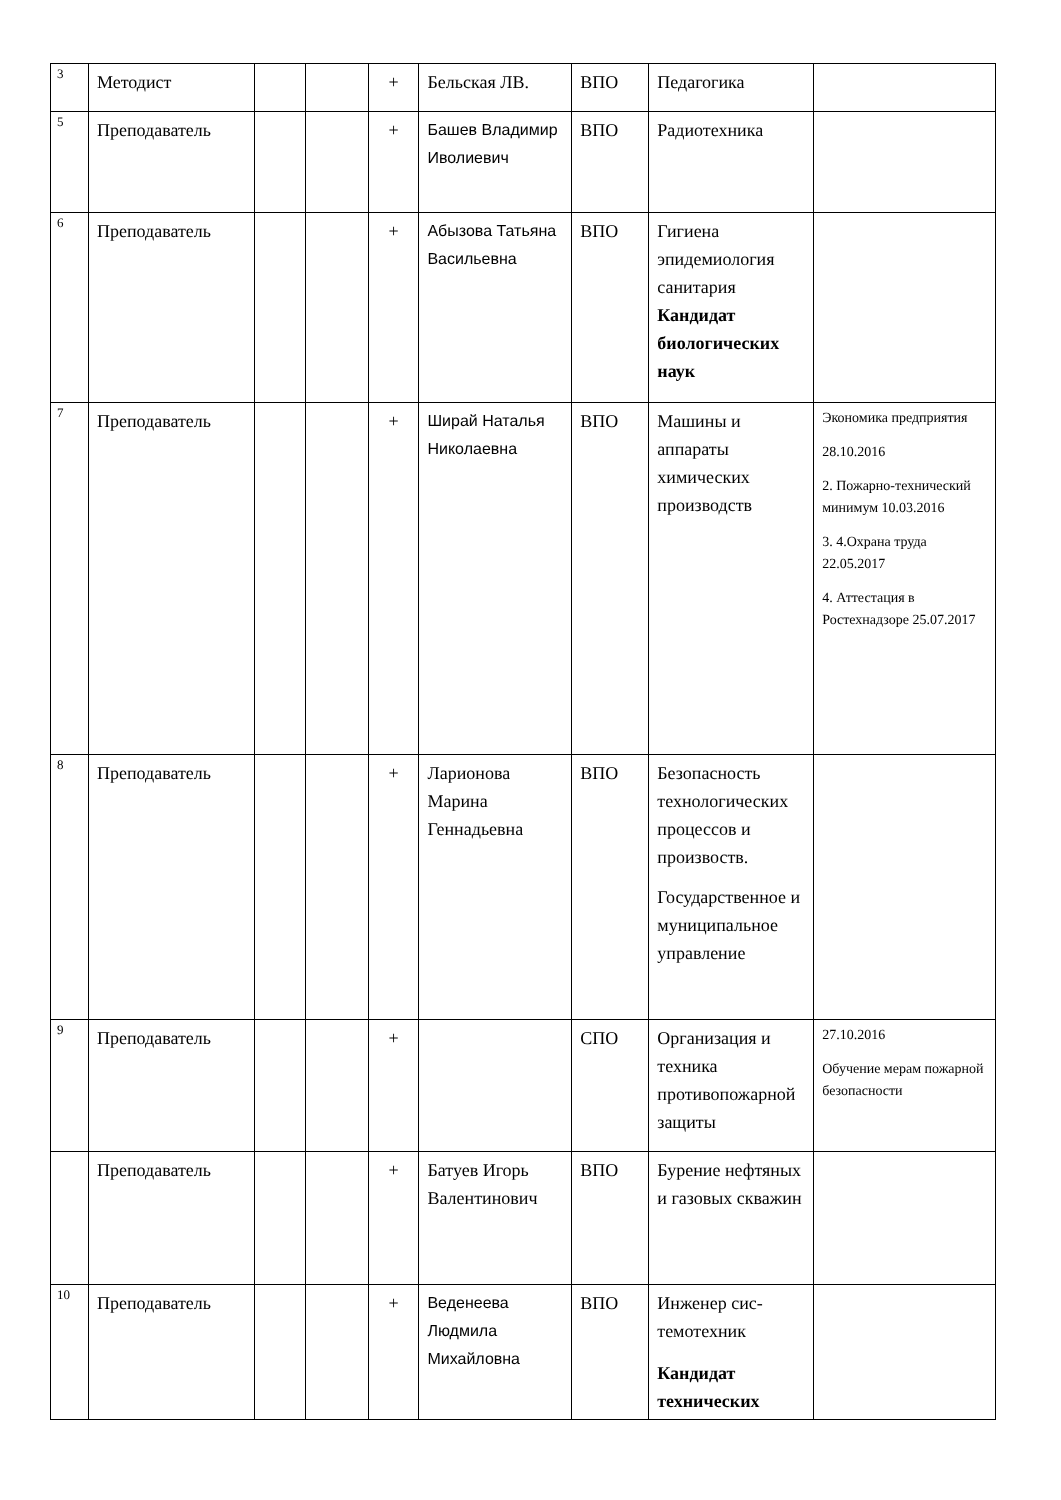| 3 | Методист | | | + | Бельская ЛВ. | ВПО | Педагогика | |
| 5 | Преподаватель | | | + | Башев Владимир Иволиевич | ВПО | Радиотехника | |
| 6 | Преподаватель | | | + | Абызова Татьяна Васильевна | ВПО | Гигиена эпидемиология санитария Кандидат биологических наук | |
| 7 | Преподаватель | | | + | Ширай Наталья Николаевна | ВПО | Машины и аппараты химических производств | Экономика предприятия 28.10.2016 2. Пожарно-технический минимум 10.03.2016 3. 4.Охрана труда 22.05.2017 4. Аттестация в Ростехнадзоре 25.07.2017 |
| 8 | Преподаватель | | | + | Ларионова Марина Геннадьевна | ВПО | Безопасность технологических процессов и произвоств. Государственное и муниципальное управление | |
| 9 | Преподаватель | | | + | | СПО | Организация и техника противопожарной защиты | 27.10.2016 Обучение мерам пожарной безопасности |
| | Преподаватель | | | + | Батуев Игорь Валентинович | ВПО | Бурение нефтяных и газовых скважин | |
| 10 | Преподаватель | | | + | Веденеева Людмила Михайловна | ВПО | Инженер сис-темотехник Кандидат технических | |